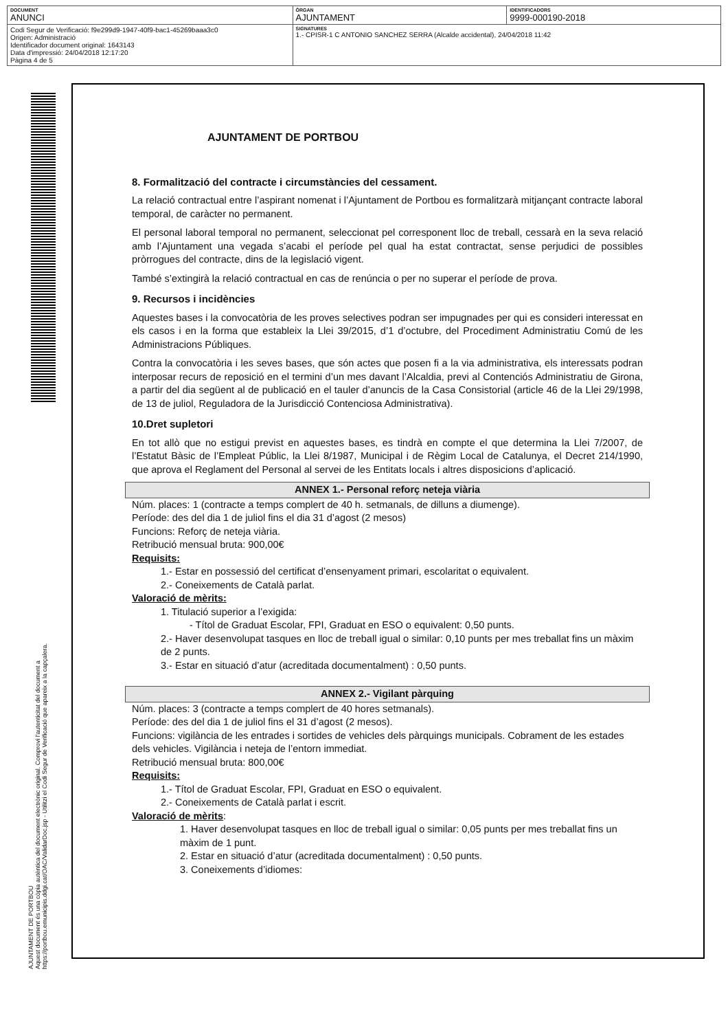| DOCUMENT ANUNCI | ÒRGAN AJUNTAMENT | IDENTIFICADORS 9999-000190-2018 |
| Codi Segur de Verificació: f9e299d9-1947-40f9-bac1-45269baaa3c0 Origen: Administració Identificador document original: 1643143 Data d'impressió: 24/04/2018 12:17:20 Pàgina 4 de 5 | SIGNATURES 1.- CPISR-1 C ANTONIO SANCHEZ SERRA (Alcalde accidental), 24/04/2018 11:42 | |
AJUNTAMENT DE PORTBOU
8. Formalització del contracte i circumstàncies del cessament.
La relació contractual entre l’aspirant nomenat i l’Ajuntament de Portbou es formalitzarà mitjançant contracte laboral temporal, de caràcter no permanent.
El personal laboral temporal no permanent, seleccionat pel corresponent lloc de treball, cessarà en la seva relació amb l’Ajuntament una vegada s’acabi el període pel qual ha estat contractat, sense perjudici de possibles pròrrogues del contracte, dins de la legislació vigent.
També s’extingirà la relació contractual en cas de renúncia o per no superar el període de prova.
9. Recursos i incidències
Aquestes bases i la convocatòria de les proves selectives podran ser impugnades per qui es consideri interessat en els casos i en la forma que estableix la Llei 39/2015, d’1 d’octubre, del Procediment Administratiu Comú de les Administracions Públiques.
Contra la convocatòria i les seves bases, que són actes que posen fi a la via administrativa, els interessats podran interposar recurs de reposició en el termini d’un mes davant l’Alcaldia, previ al Contenciós Administratiu de Girona, a partir del dia següent al de publicació en el tauler d’anuncis de la Casa Consistorial (article 46 de la Llei 29/1998, de 13 de juliol, Reguladora de la Jurisdicció Contenciosa Administrativa).
10.Dret supletori
En tot allò que no estigui previst en aquestes bases, es tindrà en compte el que determina la Llei 7/2007, de l’Estatut Bàsic de l’Empleat Públic, la Llei 8/1987, Municipal i de Règim Local de Catalunya, el Decret 214/1990, que aprova el Reglament del Personal al servei de les Entitats locals i altres disposicions d’aplicació.
ANNEX 1.- Personal reforç neteja viària
Núm. places: 1 (contracte a temps complert de 40 h. setmanals, de dilluns a diumenge).
Període: des del dia 1 de juliol fins el dia 31 d’agost (2 mesos)
Funcions: Reforç de neteja viària.
Retribució mensual bruta: 900,00€
Requisits:
1.- Estar en possessió del certificat d’ensenyament primari, escolaritat o equivalent.
2.- Coneixements de Català parlat.
Valoració de mèrits:
1. Titulació superior a l’exigida:
- Títol de Graduat Escolar, FPI, Graduat en ESO o equivalent: 0,50 punts.
2.- Haver desenvolupat tasques en lloc de treball igual o similar: 0,10 punts per mes treballat fins un màxim de 2 punts.
3.- Estar en situació d’atur (acreditada documentalment) : 0,50 punts.
ANNEX 2.- Vigilant pàrquing
Núm. places: 3 (contracte a temps complert de 40 hores setmanals).
Període: des del dia 1 de juliol fins el 31 d’agost (2 mesos).
Funcions: vigilància de les entrades i sortides de vehicles dels pàrquings municipals. Cobrament de les estades dels vehicles. Vigilància i neteja de l’entorn immediat.
Retribució mensual bruta: 800,00€
Requisits:
1.- Títol de Graduat Escolar, FPI, Graduat en ESO o equivalent.
2.- Coneixements de Català parlat i escrit.
Valoració de mèrits:
1. Haver desenvolupat tasques en lloc de treball igual o similar: 0,05 punts per mes treballat fins un màxim de 1 punt.
2. Estar en situació d’atur (acreditada documentalment) : 0,50 punts.
3. Coneixements d’idiomes:
AJUNTAMENT DE PORTBOU
Aquest document és una còpia autèntica del document electrònic original. Comprovi l'autenticitat del document a
https://portbou.emunicipis.ddgi.cat/OAC/ValidarDoc.jsp - Utilitzi el Codi Segur de Verificació que apareix a la capçalera.